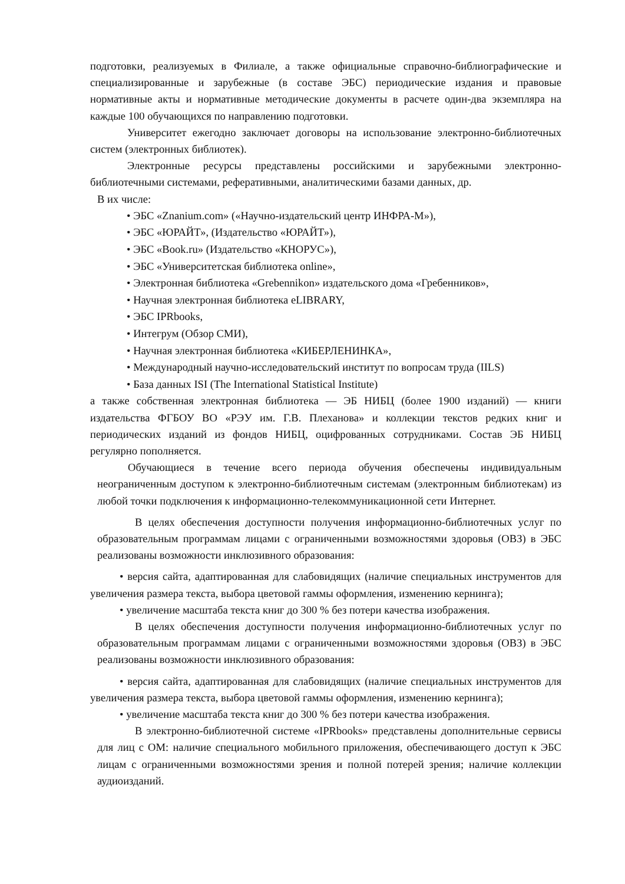подготовки, реализуемых в Филиале, а также официальные справочно-библиографические и специализированные и зарубежные (в составе ЭБС) периодические издания и правовые нормативные акты и нормативные методические документы в расчете один-два экземпляра на каждые 100 обучающихся по направлению подготовки.
Университет ежегодно заключает договоры на использование электронно-библиотечных систем (электронных библиотек).
Электронные ресурсы представлены российскими и зарубежными электронно-библиотечными системами, реферативными, аналитическими базами данных, др.
В их числе:
• ЭБС «Znanium.com» («Научно-издательский центр ИНФРА-М»),
• ЭБС «ЮРАЙТ», (Издательство «ЮРАЙТ»),
• ЭБС «Book.ru» (Издательство «КНОРУС»),
• ЭБС «Университетская библиотека online»,
• Электронная библиотека «Grebennikon» издательского дома «Гребенников»,
• Научная электронная библиотека eLIBRARY,
• ЭБС IPRbooks,
• Интегрум (Обзор СМИ),
• Научная электронная библиотека «КИБЕРЛЕНИНКА»,
• Международный научно-исследовательский институт по вопросам труда (IILS)
• База данных ISI (The International Statistical Institute)
а также собственная электронная библиотека — ЭБ НИБЦ (более 1900 изданий) — книги издательства ФГБОУ ВО «РЭУ им. Г.В. Плеханова» и коллекции текстов редких книг и периодических изданий из фондов НИБЦ, оцифрованных сотрудниками. Состав ЭБ НИБЦ регулярно пополняется.
Обучающиеся в течение всего периода обучения обеспечены индивидуальным неограниченным доступом к электронно-библиотечным системам (электронным библиотекам) из любой точки подключения к информационно-телекоммуникационной сети Интернет.
В целях обеспечения доступности получения информационно-библиотечных услуг по образовательным программам лицами с ограниченными возможностями здоровья (ОВЗ) в ЭБС реализованы возможности инклюзивного образования:
• версия сайта, адаптированная для слабовидящих (наличие специальных инструментов для увеличения размера текста, выбора цветовой гаммы оформления, изменению кернинга);
• увеличение масштаба текста книг до 300 % без потери качества изображения.
В целях обеспечения доступности получения информационно-библиотечных услуг по образовательным программам лицами с ограниченными возможностями здоровья (ОВЗ) в ЭБС реализованы возможности инклюзивного образования:
• версия сайта, адаптированная для слабовидящих (наличие специальных инструментов для увеличения размера текста, выбора цветовой гаммы оформления, изменению кернинга);
• увеличение масштаба текста книг до 300 % без потери качества изображения.
В электронно-библиотечной системе «IPRbooks» представлены дополнительные сервисы для лиц с ОМ: наличие специального мобильного приложения, обеспечивающего доступ к ЭБС лицам с ограниченными возможностями зрения и полной потерей зрения; наличие коллекции аудиоизданий.